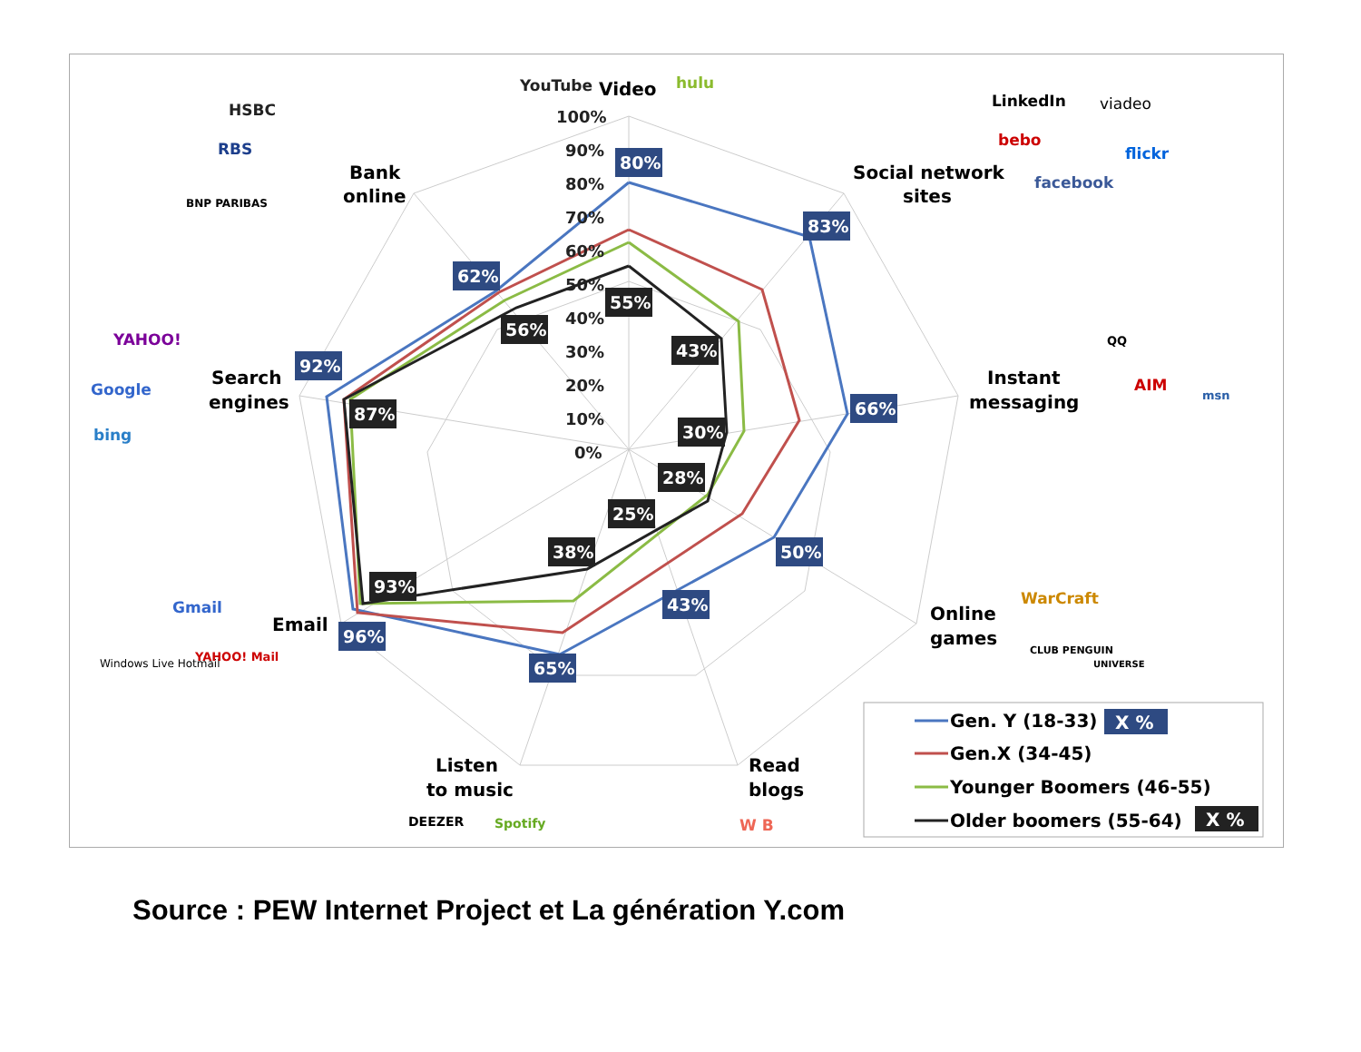100%
90%
80%
70%
60%
50%
40%
30%
20%
10%
0%
Video
Social network
sites
Instant
messaging
Online
games
Read
blogs
Listen
to music
Email
Search
engines
Bank
online
80%
83%
66%
50%
43%
65%
96%
92%
62%
55%
43%
30%
28%
25%
38%
93%
87%
56%
YouTube
hulu
LinkedIn
viadeo
bebo
flickr
facebook
HSBC
RBS
BNP PARIBAS
YAHOO!
Google
bing
Gmail
Windows Live Hotmail
YAHOO! Mail
QQ
AIM
msn
WarCraft
CLUB PENGUIN
UNIVERSE
DEEZER
Spotify
W B
Gen. Y (18-33)
X %
Gen.X (34-45)
Younger Boomers (46-55)
Older boomers (55-64)
X %
Source : PEW Internet Project et La génération Y.com